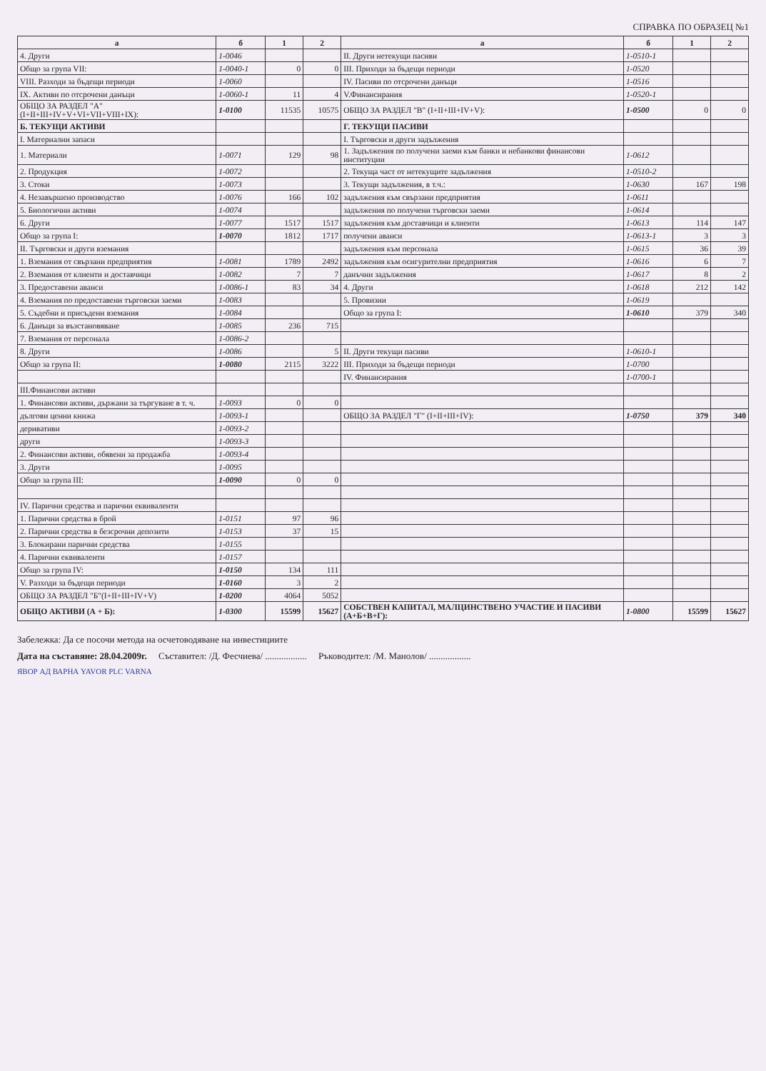СПРАВКА ПО ОБРАЗЕЦ №1
| а | б | 1 | 2 | а | б | 1 | 2 |
| --- | --- | --- | --- | --- | --- | --- | --- |
| 4. Други | 1-0046 | | | II. Други нетекущи пасиви | 1-0510-1 | | |
| Общо за група VII: | 1-0040-1 | 0 | 0 | III. Приходи за бъдещи периоди | 1-0520 | | |
| VIII. Разходи за бъдещи периоди | 1-0060 | | | IV. Пасиви по отсрочени данъци | 1-0516 | | |
| IX. Активи по отсрочени данъци | 1-0060-1 | 11 | 4 | V.Финансирания | 1-0520-1 | | |
| ОБЩО ЗА РАЗДЕЛ "А" (I+II+III+IV+V+VI+VII+VIII+IX): | 1-0100 | 11535 | 10575 | ОБЩО ЗА РАЗДЕЛ "В" (I+II+III+IV+V): | 1-0500 | 0 | 0 |
| Б. ТЕКУЩИ АКТИВИ | | | | Г. ТЕКУЩИ ПАСИВИ | | | |
| I. Материални запаси | | | | I. Търговски и други задължения | | | |
| 1. Материали | 1-0071 | 129 | 98 | 1. Задължения по получени заеми към банки и небанкови финансови институции | 1-0612 | | |
| 2. Продукция | 1-0072 | | | 2. Текуща част от нетекущите задължения | 1-0510-2 | | |
| 3. Стоки | 1-0073 | | | 3. Текущи задължения, в т.ч.: | 1-0630 | 167 | 198 |
| 4. Незавършено производство | 1-0076 | 166 | 102 | задължения към свързани предприятия | 1-0611 | | |
| 5. Биологични активи | 1-0074 | | | задължения по получени търговски заеми | 1-0614 | | |
| 6. Други | 1-0077 | 1517 | 1517 | задължения към доставчици и клиенти | 1-0613 | 114 | 147 |
| Общо за група I: | 1-0070 | 1812 | 1717 | получени аванси | 1-0613-1 | 3 | 3 |
| II. Търговски и други вземания | | | | задължения към персонала | 1-0615 | 36 | 39 |
| 1. Вземания от свързани предприятия | 1-0081 | 1789 | 2492 | задължения към осигурителни предприятия | 1-0616 | 6 | 7 |
| 2. Вземания от клиенти и доставчици | 1-0082 | 7 | 7 | данъчни задължения | 1-0617 | 8 | 2 |
| 3. Предоставени аванси | 1-0086-1 | 83 | 34 | 4. Други | 1-0618 | 212 | 142 |
| 4. Вземания по предоставени търговски заеми | 1-0083 | | | 5. Провизии | 1-0619 | | |
| 5. Съдебни и присъдени вземания | 1-0084 | | | Общо за група I: | 1-0610 | 379 | 340 |
| 6. Данъци за възстановяване | 1-0085 | 236 | 715 | | | | |
| 7. Вземания от персонала | 1-0086-2 | | | | | | |
| 8. Други | 1-0086 | | 5 | II. Други текущи пасиви | 1-0610-1 | | |
| Общо за група II: | 1-0080 | 2115 | 3222 | III. Приходи за бъдещи периоди | 1-0700 | | |
| | | | | IV. Финансирания | 1-0700-1 | | |
| III.Финансови активи | | | | | | | |
| 1. Финансови активи, държани за търгуване в т. ч. | 1-0093 | 0 | 0 | | | | |
| дългови ценни книжа | 1-0093-1 | | | ОБЩО ЗА РАЗДЕЛ "Г" (I+II+III+IV): | 1-0750 | 379 | 340 |
| деривативи | 1-0093-2 | | | | | | |
| други | 1-0093-3 | | | | | | |
| 2. Финансови активи, обявени за продажба | 1-0093-4 | | | | | | |
| 3. Други | 1-0095 | | | | | | |
| Общо за група III: | 1-0090 | 0 | 0 | | | | |
| IV. Парични средства и парични еквиваленти | | | | | | | |
| 1. Парични средства в брой | 1-0151 | 97 | 96 | | | | |
| 2. Парични средства в безсрочни депозити | 1-0153 | 37 | 15 | | | | |
| 3. Блокирани парични средства | 1-0155 | | | | | | |
| 4. Парични еквиваленти | 1-0157 | | | | | | |
| Общо за група IV: | 1-0150 | 134 | 111 | | | | |
| V. Разходи за бъдещи периоди | 1-0160 | 3 | 2 | | | | |
| ОБЩО ЗА РАЗДЕЛ "Б"(I+II+III+IV+V) | 1-0200 | 4064 | 5052 | | | | |
| ОБЩО АКТИВИ (А + Б): | 1-0300 | 15599 | 15627 | СОБСТВЕН КАПИТАЛ, МАЛЦИНСТВЕНО УЧАСТИЕ И ПАСИВИ (А+Б+В+Г): | 1-0800 | 15599 | 15627 |
Забележка: Да се посочи метода на осчетоводяване на инвестициите
Дата на съставяне: 28.04.2009г. Съставител: /Д. Фесчиева/ .................. Ръководител: /М. Манолов/ ..................
ЯВОР АД ВАРНА YAVOR PLC VARNA